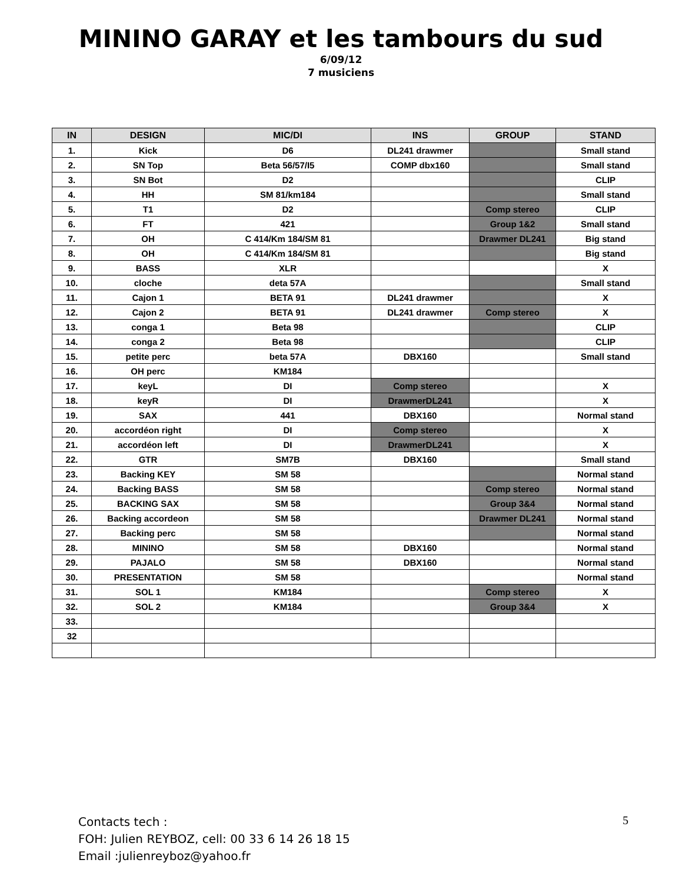MININO GARAY et les tambours du sud
6/09/12
7 musiciens
| IN | DESIGN | MIC/DI | INS | GROUP | STAND |
| --- | --- | --- | --- | --- | --- |
| 1. | Kick | D6 | DL241 drawmer | | Small stand |
| 2. | SN Top | Beta 56/57/I5 | COMP dbx160 | | Small stand |
| 3. | SN Bot | D2 | | | CLIP |
| 4. | HH | SM 81/km184 | | | Small stand |
| 5. | T1 | D2 | | Comp stereo | CLIP |
| 6. | FT | 421 | | Group 1&2 | Small stand |
| 7. | OH | C 414/Km 184/SM 81 | | Drawmer DL241 | Big stand |
| 8. | OH | C 414/Km 184/SM 81 | | | Big stand |
| 9. | BASS | XLR | | | X |
| 10. | cloche | deta 57A | | | Small stand |
| 11. | Cajon 1 | BETA 91 | DL241 drawmer | | X |
| 12. | Cajon 2 | BETA 91 | DL241 drawmer | Comp stereo | X |
| 13. | conga 1 | Beta 98 | | | CLIP |
| 14. | conga 2 | Beta 98 | | | CLIP |
| 15. | petite perc | beta 57A | DBX160 | | Small stand |
| 16. | OH perc | KM184 | | | |
| 17. | keyL | DI | Comp stereo | | X |
| 18. | keyR | DI | DrawmerDL241 | | X |
| 19. | SAX | 441 | DBX160 | | Normal stand |
| 20. | accordéon right | DI | Comp stereo | | X |
| 21. | accordéon left | DI | DrawmerDL241 | | X |
| 22. | GTR | SM7B | DBX160 | | Small stand |
| 23. | Backing KEY | SM 58 | | | Normal stand |
| 24. | Backing BASS | SM 58 | | Comp stereo | Normal stand |
| 25. | BACKING SAX | SM 58 | | Group 3&4 | Normal stand |
| 26. | Backing accordeon | SM 58 | | Drawmer DL241 | Normal stand |
| 27. | Backing perc | SM 58 | | | Normal stand |
| 28. | MININO | SM 58 | DBX160 | | Normal stand |
| 29. | PAJALO | SM 58 | DBX160 | | Normal stand |
| 30. | PRESENTATION | SM 58 | | | Normal stand |
| 31. | SOL 1 | KM184 | | Comp stereo | X |
| 32. | SOL 2 | KM184 | | Group 3&4 | X |
| 33. | | | | | |
| 32 | | | | | |
Contacts tech :
FOH: Julien REYBOZ, cell: 00 33 6 14 26 18 15
Email :julienreyboz@yahoo.fr
5